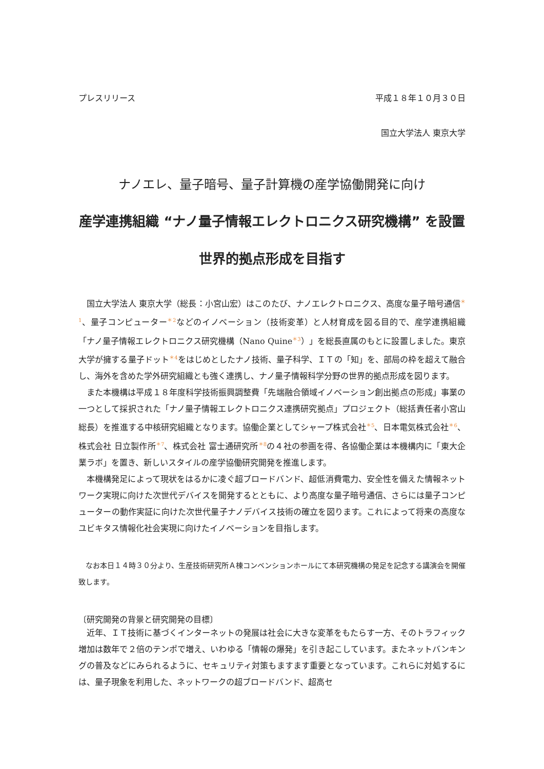プレスリリース 平成１８年１０月３０日
国立大学法人 東京大学
ナノエレ、量子暗号、量子計算機の産学協働開発に向け
産学連携組織 “ナノ量子情報エレクトロニクス研究機構” を設置
世界的拠点形成を目指す
国立大学法人 東京大学（総長：小宮山宏）はこのたび、ナノエレクトロニクス、高度な量子暗号通信<sup>＊1</sup>、量子コンピューター<sup>＊2</sup>などのイノベーション（技術変革）と人材育成を図る目的で、産学連携組織「ナノ量子情報エレクトロニクス研究機構（Nano Quine<sup>＊3</sup>）」を総長直属のもとに設置しました。東京大学が擁する量子ドット<sup>＊4</sup>をはじめとしたナノ技術、量子科学、ＩＴの「知」を、部局の枠を超えて融合し、海外を含めた学外研究組織とも強く連携し、ナノ量子情報科学分野の世界的拠点形成を図ります。
また本機構は平成１８年度科学技術振興調整費「先端融合領域イノベーション創出拠点の形成」事業の一つとして採択された「ナノ量子情報エレクトロニクス連携研究拠点」プロジェクト（総括責任者小宮山総長）を推進する中核研究組織となります。協働企業としてシャープ株式会社<sup>＊5</sup>、日本電気株式会社<sup>＊6</sup>、株式会社 日立製作所<sup>＊7</sup>、株式会社 富士通研究所<sup>＊8</sup>の４社の参画を得、各協働企業は本機構内に「東大企業ラボ」を置き、新しいスタイルの産学協働研究開発を推進します。
本機構発足によって現状をはるかに凌ぐ超ブロードバンド、超低消費電力、安全性を備えた情報ネットワーク実現に向けた次世代デバイスを開発するとともに、より高度な量子暗号通信、さらには量子コンピューターの動作実証に向けた次世代量子ナノデバイス技術の確立を図ります。これによって将来の高度なユビキタス情報化社会実現に向けたイノベーションを目指します。
なお本日１４時３０分より、生産技術研究所Ａ棟コンベンションホールにて本研究機構の発足を記念する講演会を開催致します。
〔研究開発の背景と研究開発の目標〕
近年、ＩＴ技術に基づくインターネットの発展は社会に大きな変革をもたらす一方、そのトラフィック増加は数年で２倍のテンポで増え、いわゆる「情報の爆発」を引き起こしています。またネットバンキングの普及などにみられるように、セキュリティ対策もますます重要となっています。これらに対処するには、量子現象を利用した、ネットワークの超ブロードバンド、超高セ